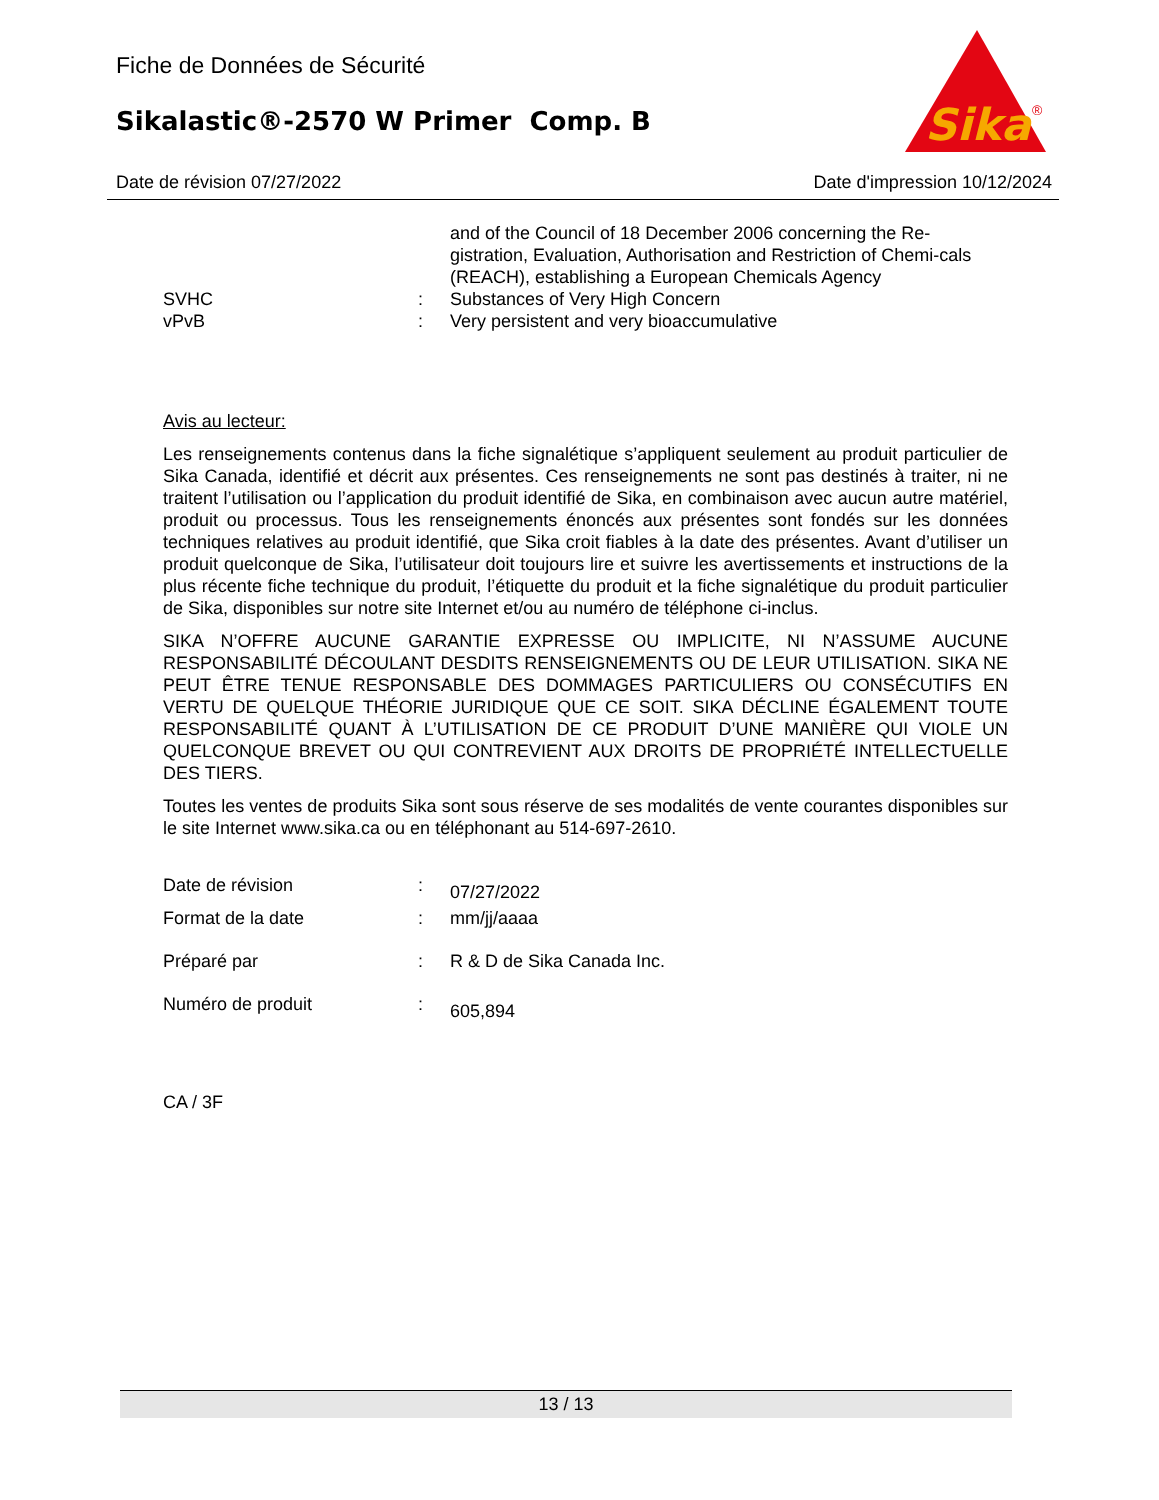Fiche de Données de Sécurité
Sikalastic®-2570 W Primer Comp. B
Sika
®
Date de révision 07/27/2022 Date d'impression 10/12/2024
and of the Council of 18 December 2006 concerning the Re-gistration, Evaluation, Authorisation and Restriction of Chemi-cals (REACH), establishing a European Chemicals Agency
SVHC : Substances of Very High Concern
vPvB : Very persistent and very bioaccumulative
Avis au lecteur:
Les renseignements contenus dans la fiche signalétique s’appliquent seulement au produit particulier de Sika Canada, identifié et décrit aux présentes. Ces renseignements ne sont pas destinés à traiter, ni ne traitent l’utilisation ou l’application du produit identifié de Sika, en combinaison avec aucun autre matériel, produit ou processus. Tous les renseignements énoncés aux présentes sont fondés sur les données techniques relatives au produit identifié, que Sika croit fiables à la date des présentes. Avant d’utiliser un produit quelconque de Sika, l’utilisateur doit toujours lire et suivre les avertissements et instructions de la plus récente fiche technique du produit, l’étiquette du produit et la fiche signalétique du produit particulier de Sika, disponibles sur notre site Internet et/ou au numéro de téléphone ci-inclus.
SIKA N’OFFRE AUCUNE GARANTIE EXPRESSE OU IMPLICITE, NI N’ASSUME AUCUNE RESPONSABILITÉ DÉCOULANT DESDITS RENSEIGNEMENTS OU DE LEUR UTILISATION. SIKA NE PEUT ÊTRE TENUE RESPONSABLE DES DOMMAGES PARTICULIERS OU CONSÉCUTIFS EN VERTU DE QUELQUE THÉORIE JURIDIQUE QUE CE SOIT. SIKA DÉCLINE ÉGALEMENT TOUTE RESPONSABILITÉ QUANT À L’UTILISATION DE CE PRODUIT D’UNE MANIÈRE QUI VIOLE UN QUELCONQUE BREVET OU QUI CONTREVIENT AUX DROITS DE PROPRIÉTÉ INTELLECTUELLE DES TIERS.
Toutes les ventes de produits Sika sont sous réserve de ses modalités de vente courantes disponibles sur le site Internet www.sika.ca ou en téléphonant au 514-697-2610.
Date de révision :
07/27/2022
Format de la date : mm/jj/aaaa
Préparé par : R & D de Sika Canada Inc.
Numéro de produit :
605,894
CA / 3F
13 / 13